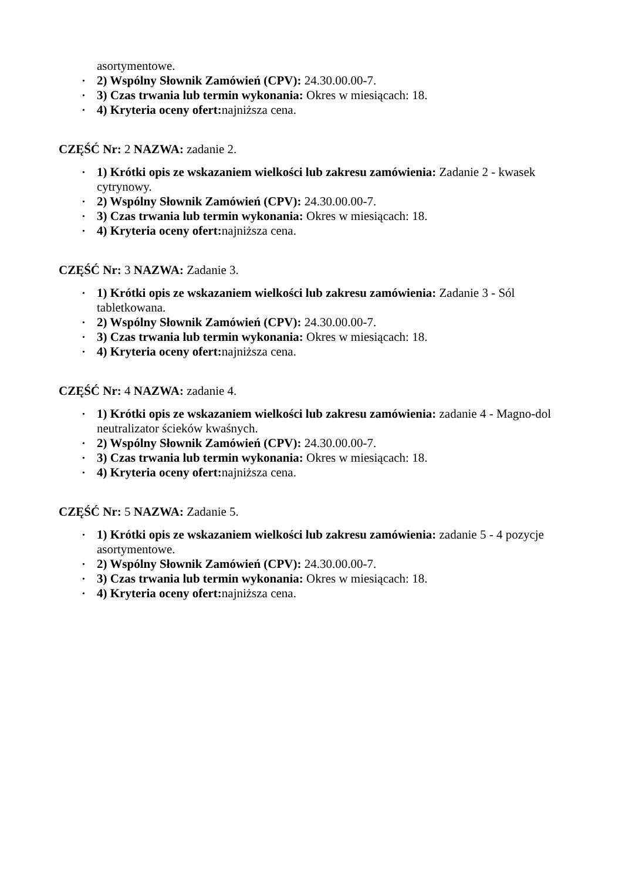asortymentowe.
2) Wspólny Słownik Zamówień (CPV): 24.30.00.00-7.
3) Czas trwania lub termin wykonania: Okres w miesiącach: 18.
4) Kryteria oceny ofert: najniższa cena.
CZĘŚĆ Nr: 2 NAZWA: zadanie 2.
1) Krótki opis ze wskazaniem wielkości lub zakresu zamówienia: Zadanie 2 - kwasek cytrynowy.
2) Wspólny Słownik Zamówień (CPV): 24.30.00.00-7.
3) Czas trwania lub termin wykonania: Okres w miesiącach: 18.
4) Kryteria oceny ofert: najniższa cena.
CZĘŚĆ Nr: 3 NAZWA: Zadanie 3.
1) Krótki opis ze wskazaniem wielkości lub zakresu zamówienia: Zadanie 3 - Sól tabletkowana.
2) Wspólny Słownik Zamówień (CPV): 24.30.00.00-7.
3) Czas trwania lub termin wykonania: Okres w miesiącach: 18.
4) Kryteria oceny ofert: najniższa cena.
CZĘŚĆ Nr: 4 NAZWA: zadanie 4.
1) Krótki opis ze wskazaniem wielkości lub zakresu zamówienia: zadanie 4 - Magno-dol neutralizator ścieków kwaśnych.
2) Wspólny Słownik Zamówień (CPV): 24.30.00.00-7.
3) Czas trwania lub termin wykonania: Okres w miesiącach: 18.
4) Kryteria oceny ofert: najniższa cena.
CZĘŚĆ Nr: 5 NAZWA: Zadanie 5.
1) Krótki opis ze wskazaniem wielkości lub zakresu zamówienia: zadanie 5 - 4 pozycje asortymentowe.
2) Wspólny Słownik Zamówień (CPV): 24.30.00.00-7.
3) Czas trwania lub termin wykonania: Okres w miesiącach: 18.
4) Kryteria oceny ofert: najniższa cena.